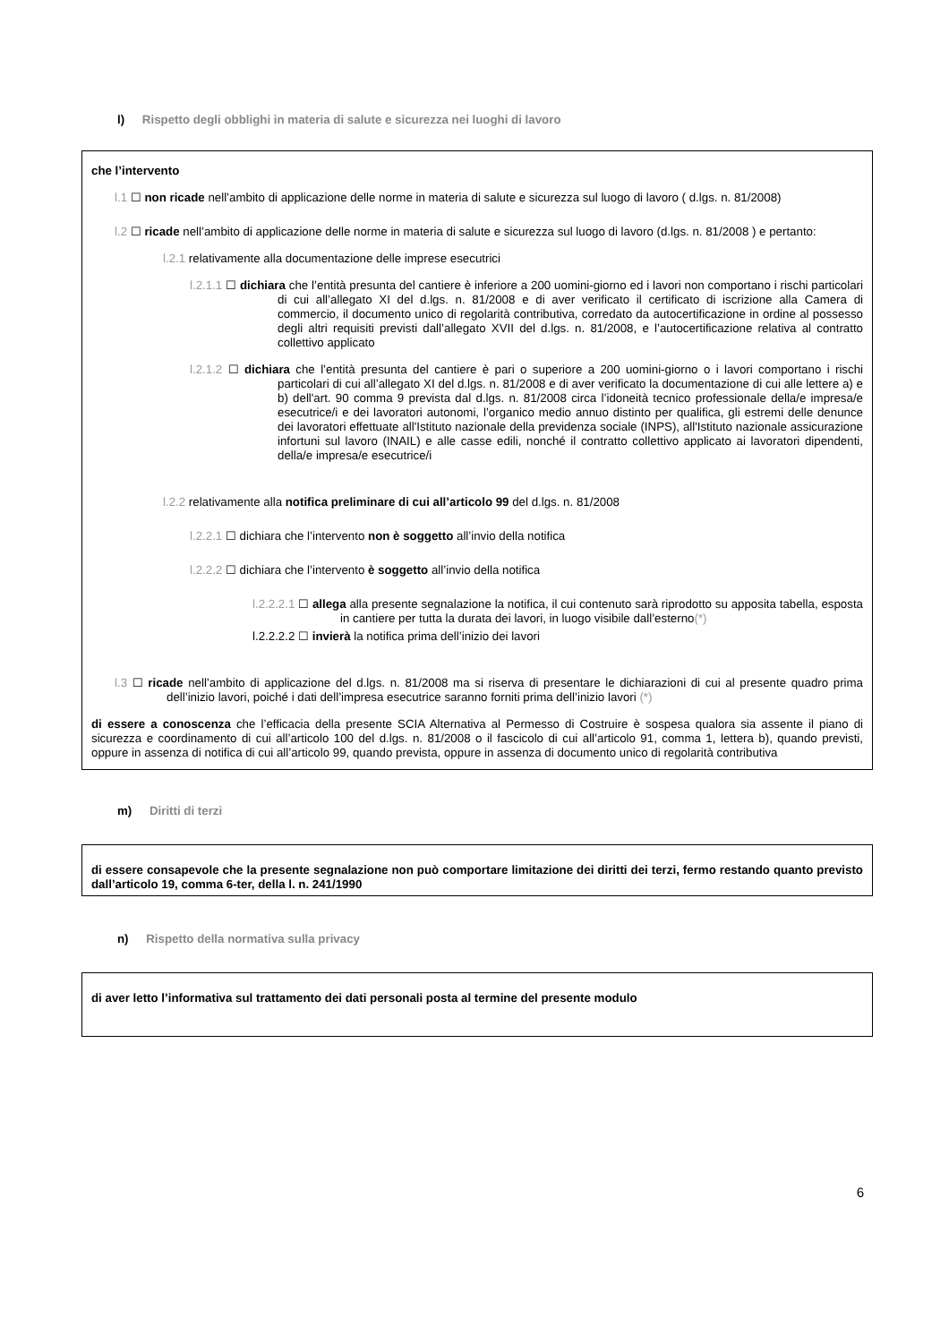l) Rispetto degli obblighi in materia di salute e sicurezza nei luoghi di lavoro
che l’intervento
l.1 ☐ non ricade nell’ambito di applicazione delle norme in materia di salute e sicurezza sul luogo di lavoro ( d.lgs. n. 81/2008)
l.2 ☐ ricade nell’ambito di applicazione delle norme in materia di salute e sicurezza sul luogo di lavoro (d.lgs. n. 81/2008 ) e pertanto:
l.2.1 relativamente alla documentazione delle imprese esecutrici
l.2.1.1 ☐ dichiara che l’entità presunta del cantiere è inferiore a 200 uomini-giorno ed i lavori non comportano i rischi particolari di cui all’allegato XI del d.lgs. n. 81/2008 e di aver verificato il certificato di iscrizione alla Camera di commercio, il documento unico di regolarità contributiva, corredato da autocertificazione in ordine al possesso degli altri requisiti previsti dall’allegato XVII del d.lgs. n. 81/2008, e l’autocertificazione relativa al contratto collettivo applicato
l.2.1.2 ☐ dichiara che l’entità presunta del cantiere è pari o superiore a 200 uomini-giorno o i lavori comportano i rischi particolari di cui all’allegato XI del d.lgs. n. 81/2008 e di aver verificato la documentazione di cui alle lettere a) e b) dell'art. 90 comma 9 prevista dal d.lgs. n. 81/2008 circa l’idoneità tecnico professionale della/e impresa/e esecutrice/i e dei lavoratori autonomi, l’organico medio annuo distinto per qualifica, gli estremi delle denunce dei lavoratori effettuate all'Istituto nazionale della previdenza sociale (INPS), all'Istituto nazionale assicurazione infortuni sul lavoro (INAIL) e alle casse edili, nonché il contratto collettivo applicato ai lavoratori dipendenti, della/e impresa/e esecutrice/i
l.2.2 relativamente alla notifica preliminare di cui all’articolo 99 del d.lgs. n. 81/2008
l.2.2.1 ☐ dichiara che l’intervento non è soggetto all’invio della notifica
l.2.2.2 ☐ dichiara che l’intervento è soggetto all’invio della notifica
l.2.2.2.1 ☐ allega alla presente segnalazione la notifica, il cui contenuto sarà riprodotto su apposita tabella, esposta in cantiere per tutta la durata dei lavori, in luogo visibile dall’esterno(*)
l.2.2.2.2 ☐ invierà la notifica prima dell’inizio dei lavori
l.3 ☐ ricade nell’ambito di applicazione del d.lgs. n. 81/2008 ma si riserva di presentare le dichiarazioni di cui al presente quadro prima dell’inizio lavori, poiché i dati dell’impresa esecutrice saranno forniti prima dell’inizio lavori (*)
di essere a conoscenza che l’efficacia della presente SCIA Alternativa al Permesso di Costruire è sospesa qualora sia assente il piano di sicurezza e coordinamento di cui all’articolo 100 del d.lgs. n. 81/2008 o il fascicolo di cui all’articolo 91, comma 1, lettera b), quando previsti, oppure in assenza di notifica di cui all’articolo 99, quando prevista, oppure in assenza di documento unico di regolarità contributiva
m) Diritti di terzi
di essere consapevole che la presente segnalazione non può comportare limitazione dei diritti dei terzi, fermo restando quanto previsto dall’articolo 19, comma 6-ter, della l. n. 241/1990
n) Rispetto della normativa sulla privacy
di aver letto l’informativa sul trattamento dei dati personali posta al termine del presente modulo
6